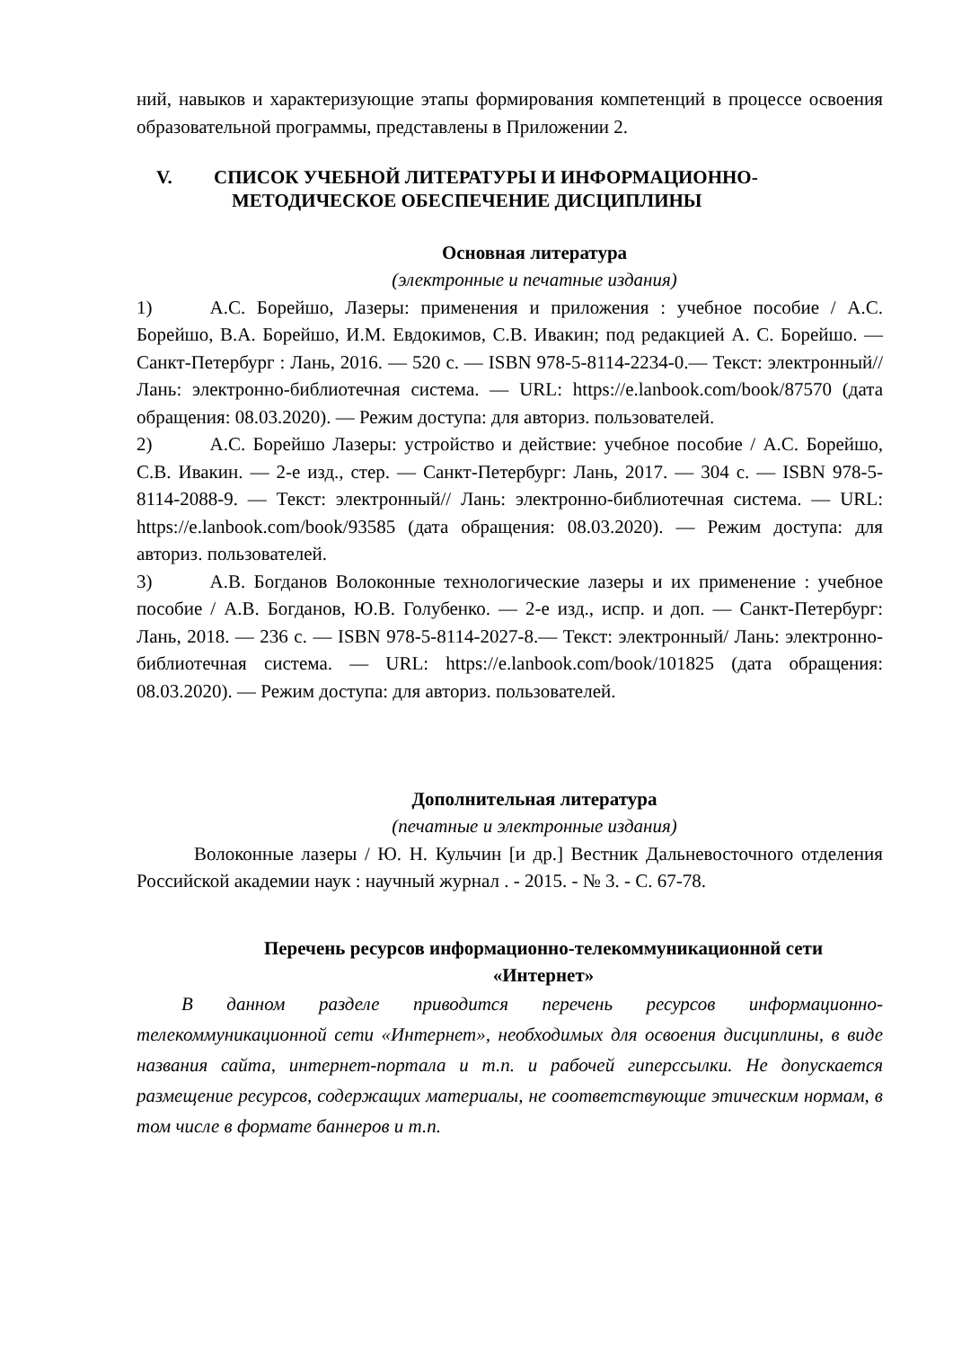ний, навыков и характеризующие этапы формирования компетенций в процессе освоения образовательной программы, представлены в Приложении 2.
V. СПИСОК УЧЕБНОЙ ЛИТЕРАТУРЫ И ИНФОРМАЦИОННО-
МЕТОДИЧЕСКОЕ ОБЕСПЕЧЕНИЕ ДИСЦИПЛИНЫ
Основная литература
(электронные и печатные издания)
1) А.С. Борейшо, Лазеры: применения и приложения : учебное пособие / А.С. Борейшо, В.А. Борейшо, И.М. Евдокимов, С.В. Ивакин; под редакцией А. С. Борейшо. — Санкт-Петербург : Лань, 2016. — 520 с. — ISBN 978-5-8114-2234-0.— Текст: электронный// Лань: электронно-библиотечная система. — URL: https://e.lanbook.com/book/87570 (дата обращения: 08.03.2020). — Режим доступа: для авториз. пользователей.
2) А.С. Борейшо Лазеры: устройство и действие: учебное пособие / А.С. Борейшо, С.В. Ивакин. — 2-е изд., стер. — Санкт-Петербург: Лань, 2017. — 304 с. — ISBN 978-5-8114-2088-9. — Текст: электронный// Лань: электронно-библиотечная система. — URL: https://e.lanbook.com/book/93585 (дата обращения: 08.03.2020). — Режим доступа: для авториз. пользователей.
3) А.В. Богданов Волоконные технологические лазеры и их применение : учебное пособие / А.В. Богданов, Ю.В. Голубенко. — 2-е изд., испр. и доп. — Санкт-Петербург: Лань, 2018. — 236 с. — ISBN 978-5-8114-2027-8.— Текст: электронный/ Лань: электронно-библиотечная система. — URL: https://e.lanbook.com/book/101825 (дата обращения: 08.03.2020). — Режим доступа: для авториз. пользователей.
Дополнительная литература
(печатные и электронные издания)
Волоконные лазеры / Ю. Н. Кульчин [и др.] Вестник Дальневосточного отделения Российской академии наук : научный журнал . - 2015. - № 3. - С. 67-78.
Перечень ресурсов информационно-телекоммуникационной сети
«Интернет»
В данном разделе приводится перечень ресурсов информационно-телекоммуникационной сети «Интернет», необходимых для освоения дисциплины, в виде названия сайта, интернет-портала и т.п. и рабочей гиперссылки. Не допускается размещение ресурсов, содержащих материалы, не соответствующие этическим нормам, в том числе в формате баннеров и т.п.